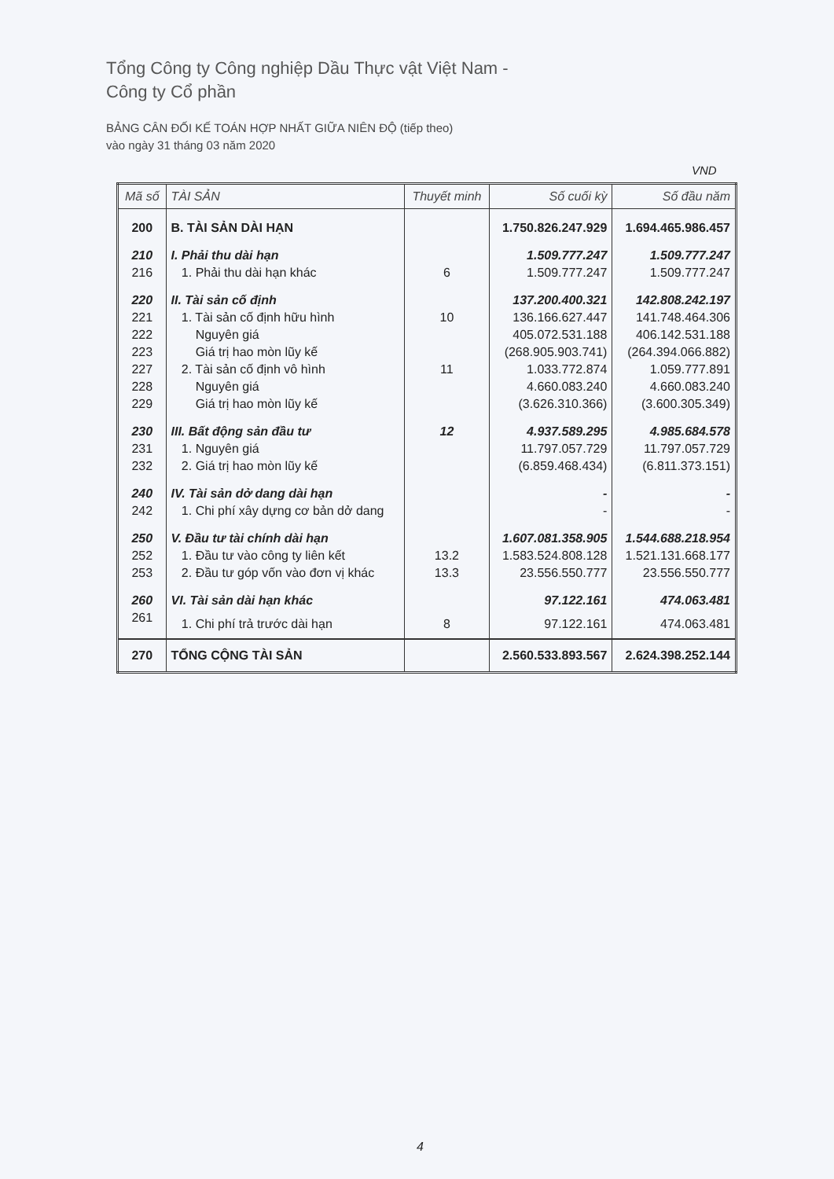Tổng Công ty Công nghiệp Dầu Thực vật Việt Nam -
Công ty Cổ phần
BẢNG CÂN ĐỐI KẾ TOÁN HỢP NHẤT GIỮA NIÊN ĐỘ (tiếp theo)
vào ngày 31 tháng 03 năm 2020
VND
| Mã số | TÀI SẢN | Thuyết minh | Số cuối kỳ | Số đầu năm |
| --- | --- | --- | --- | --- |
| 200 | B. TÀI SẢN DÀI HẠN | | 1.750.826.247.929 | 1.694.465.986.457 |
| 210 | I. Phải thu dài hạn | | 1.509.777.247 | 1.509.777.247 |
| 216 | 1. Phải thu dài hạn khác | 6 | 1.509.777.247 | 1.509.777.247 |
| 220 | II. Tài sản cố định | | 137.200.400.321 | 142.808.242.197 |
| 221 | 1. Tài sản cố định hữu hình | 10 | 136.166.627.447 | 141.748.464.306 |
| 222 | Nguyên giá | | 405.072.531.188 | 406.142.531.188 |
| 223 | Giá trị hao mòn lũy kế | | (268.905.903.741) | (264.394.066.882) |
| 227 | 2. Tài sản cố định vô hình | 11 | 1.033.772.874 | 1.059.777.891 |
| 228 | Nguyên giá | | 4.660.083.240 | 4.660.083.240 |
| 229 | Giá trị hao mòn lũy kế | | (3.626.310.366) | (3.600.305.349) |
| 230 | III. Bất động sản đầu tư | 12 | 4.937.589.295 | 4.985.684.578 |
| 231 | 1. Nguyên giá | | 11.797.057.729 | 11.797.057.729 |
| 232 | 2. Giá trị hao mòn lũy kế | | (6.859.468.434) | (6.811.373.151) |
| 240 | IV. Tài sản dở dang dài hạn | | - | - |
| 242 | 1. Chi phí xây dựng cơ bản dở dang | | - | - |
| 250 | V. Đầu tư tài chính dài hạn | | 1.607.081.358.905 | 1.544.688.218.954 |
| 252 | 1. Đầu tư vào công ty liên kết | 13.2 | 1.583.524.808.128 | 1.521.131.668.177 |
| 253 | 2. Đầu tư góp vốn vào đơn vị khác | 13.3 | 23.556.550.777 | 23.556.550.777 |
| 260 | VI. Tài sản dài hạn khác | | 97.122.161 | 474.063.481 |
| 261 | 1. Chi phí trả trước dài hạn | 8 | 97.122.161 | 474.063.481 |
| 270 | TỔNG CỘNG TÀI SẢN | | 2.560.533.893.567 | 2.624.398.252.144 |
4